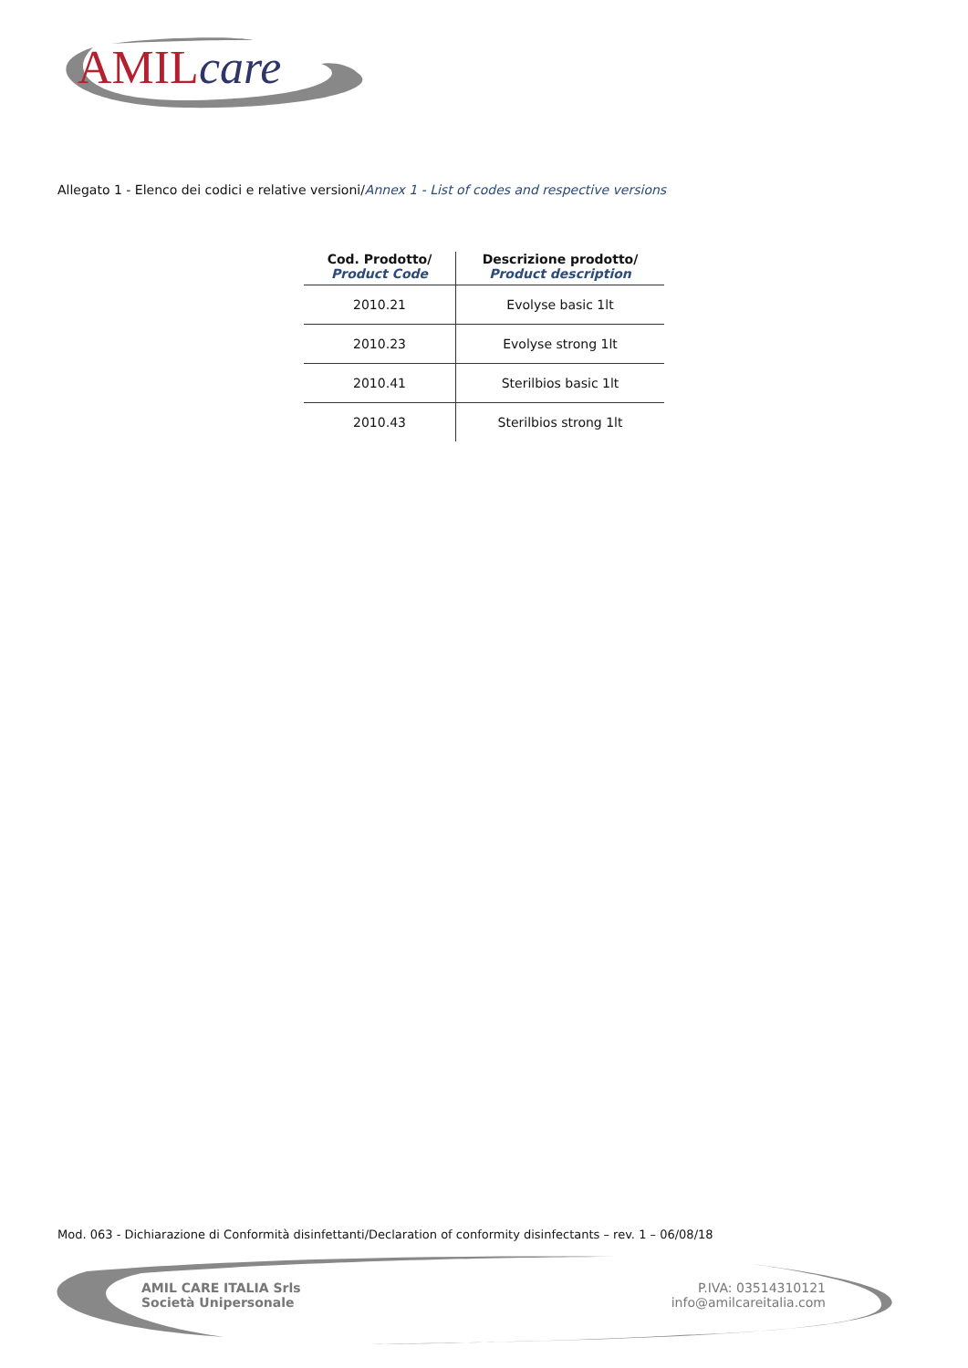AMILcare
Allegato 1 - Elenco dei codici e relative versioni/Annex 1 - List of codes and respective versions
| Cod. Prodotto/ Product Code | Descrizione prodotto/ Product description |
| --- | --- |
| 2010.21 | Evolyse basic 1lt |
| 2010.23 | Evolyse strong 1lt |
| 2010.41 | Sterilbios basic 1lt |
| 2010.43 | Sterilbios strong 1lt |
Mod. 063 - Dichiarazione di Conformità disinfettanti/Declaration of conformity disinfectants – rev. 1 – 06/08/18
AMIL CARE ITALIA Srls
Società Unipersonale
P.IVA: 03514310121
info@amilcareitalia.com